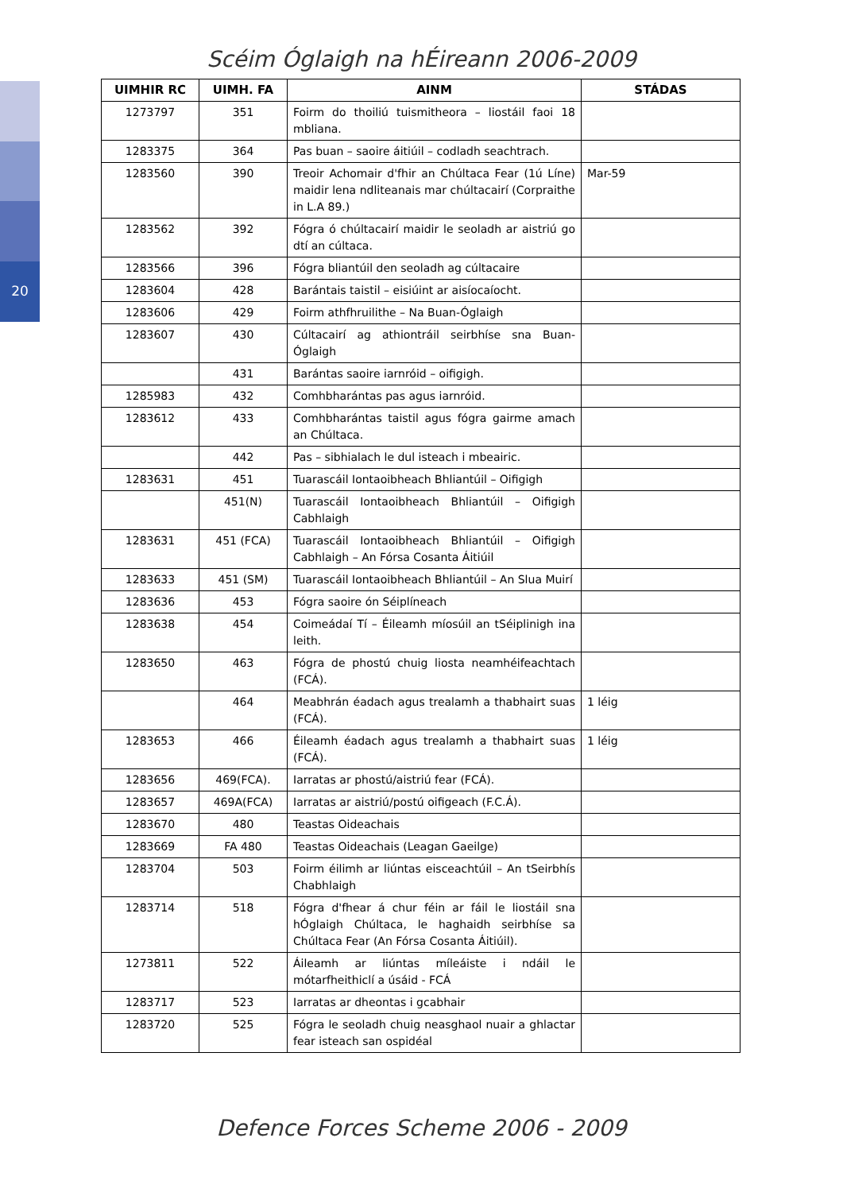20
Scéim Óglaigh na hÉireann 2006-2009
| UIMHIR RC | UIMH. FA | AINM | STÁDAS |
| --- | --- | --- | --- |
| 1273797 | 351 | Foirm do thoiliú tuismitheora – liostáil faoi 18 mbliana. | |
| 1283375 | 364 | Pas buan – saoire áitiúil – codladh seachtrach. | |
| 1283560 | 390 | Treoir Achomair d'fhir an Chúltaca Fear (1ú Líne) maidir lena ndliteanais mar chúltacairí (Corpraithe in L.A 89.) | Mar-59 |
| 1283562 | 392 | Fógra ó chúltacairí maidir le seoladh ar aistriú go dtí an cúltaca. | |
| 1283566 | 396 | Fógra bliantúil den seoladh ag cúltacaire | |
| 1283604 | 428 | Barántais taistil – eisiúint ar aisíocaíocht. | |
| 1283606 | 429 | Foirm athfhruilithe – Na Buan-Óglaigh | |
| 1283607 | 430 | Cúltacairí ag athiontráil seirbhíse sna Buan-Óglaigh | |
| | 431 | Barántas saoire iarnróid – oifigigh. | |
| 1285983 | 432 | Comhbharántas pas agus iarnróid. | |
| 1283612 | 433 | Comhbharántas taistil agus fógra gairme amach an Chúltaca. | |
| | 442 | Pas – sibhialach le dul isteach i mbeairic. | |
| 1283631 | 451 | Tuarascáil Iontaoibheach Bhliantúil – Oifigigh | |
| | 451(N) | Tuarascáil Iontaoibheach Bhliantúil – Oifigigh Cabhlaigh | |
| 1283631 | 451 (FCA) | Tuarascáil Iontaoibheach Bhliantúil – Oifigigh Cabhlaigh – An Fórsa Cosanta Áitiúil | |
| 1283633 | 451 (SM) | Tuarascáil Iontaoibheach Bhliantúil – An Slua Muirí | |
| 1283636 | 453 | Fógra saoire ón Séiplíneach | |
| 1283638 | 454 | Coimeádaí Tí – Éileamh míosúil an tSéiplinigh ina leith. | |
| 1283650 | 463 | Fógra de phostú chuig liosta neamhéifeachtach (FCÁ). | |
| | 464 | Meabhrán éadach agus trealamh a thabhairt suas (FCÁ). | 1 léig |
| 1283653 | 466 | Éileamh éadach agus trealamh a thabhairt suas (FCÁ). | 1 léig |
| 1283656 | 469(FCA). | Iarratas ar phostú/aistriú fear (FCÁ). | |
| 1283657 | 469A(FCA) | Iarratas ar aistriú/postú oifigeach (F.C.Á). | |
| 1283670 | 480 | Teastas Oideachais | |
| 1283669 | FA 480 | Teastas Oideachais (Leagan Gaeilge) | |
| 1283704 | 503 | Foirm éilimh ar liúntas eisceachtúil – An tSeirbhís Chabhlaigh | |
| 1283714 | 518 | Fógra d'fhear á chur féin ar fáil le liostáil sna hÓglaigh Chúltaca, le haghaidh seirbhíse sa Chúltaca Fear (An Fórsa Cosanta Áitiúil). | |
| 1273811 | 522 | Áileamh ar liúntas míleáiste i ndáil le mótarfheithiclí a úsáid - FCÁ | |
| 1283717 | 523 | Iarratas ar dheontas i gcabhair | |
| 1283720 | 525 | Fógra le seoladh chuig neasghaol nuair a ghlactar fear isteach san ospidéal | |
Defence Forces Scheme 2006 - 2009